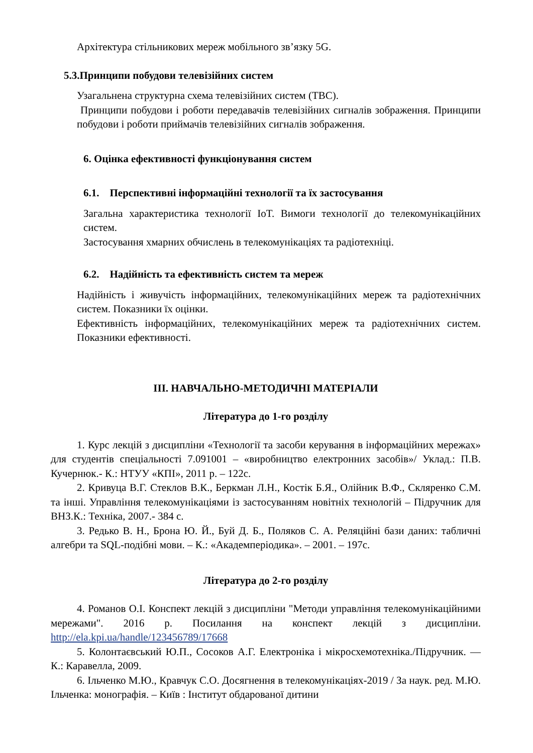Архітектура стільникових мереж мобільного зв’язку 5G.
5.3.Принципи побудови телевізійних систем
Узагальнена структурна схема телевізійних систем (ТВС).
Принципи побудови і роботи передавачів телевізійних сигналів зображення. Принципи побудови і роботи приймачів телевізійних сигналів зображення.
6. Оцінка ефективності функціонування систем
6.1. Перспективні інформаційні технології та їх застосування
Загальна характеристика технології IoT. Вимоги технології до телекомунікаційних систем.
Застосування хмарних обчислень в телекомунікаціях та радіотехніці.
6.2. Надійність та ефективність систем та мереж
Надійність і живучість інформаційних, телекомунікаційних мереж та радіотехнічних систем. Показники їх оцінки.
Ефективність інформаційних, телекомунікаційних мереж та радіотехнічних систем. Показники ефективності.
ІІІ. НАВЧАЛЬНО-МЕТОДИЧНІ МАТЕРІАЛИ
Література до 1-го розділу
1. Курс лекцій з дисципліни «Технології та засоби керування в інформаційних мережах» для студентів спеціальності 7.091001 – «виробництво електронних засобів»/ Уклад.: П.В. Кучернюк.- К.: НТУУ «КПІ», 2011 р. – 122с.
2. Кривуца В.Г. Стеклов В.К., Беркман Л.Н., Костік Б.Я., Олійник В.Ф., Скляренко С.М. та інші. Управління телекомунікаціями із застосуванням новітніх технологій – Підручник для ВНЗ.К.: Техніка, 2007.- 384 с.
3. Редько В. Н., Брона Ю. Й., Буй Д. Б., Поляков С. А. Реляційні бази даних: табличні алгебри та SQL-подібні мови. – К.: «Академперіодика». – 2001. – 197с.
Література до 2-го розділу
4. Романов О.І. Конспект лекцій з дисципліни "Методи управління телекомунікаційними мережами". 2016 р. Посилання на конспект лекцій з дисципліни. http://ela.kpi.ua/handle/123456789/17668
5. Колонтаєвський Ю.П., Сосоков А.Г. Електроніка і мікросхемотехніка./Підручник. — К.: Каравелла, 2009.
6. Ільченко М.Ю., Кравчук С.О. Досягнення в телекомунікаціях-2019 / За наук. ред. М.Ю. Ільченка: монографія. – Київ : Інститут обдарованої дитини